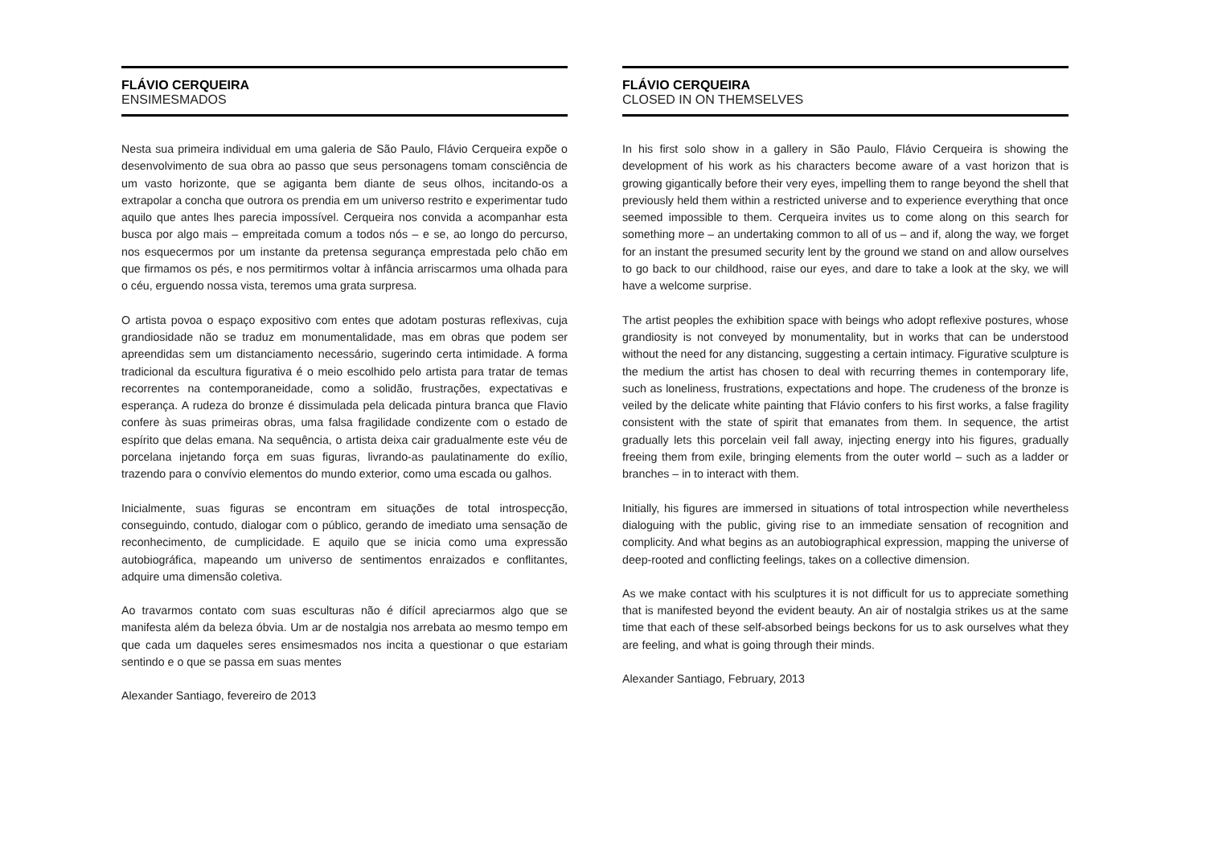FLÁVIO CERQUEIRA
ENSIMESMADOS
Nesta sua primeira individual em uma galeria de São Paulo, Flávio Cerqueira expõe o desenvolvimento de sua obra ao passo que seus personagens tomam consciência de um vasto horizonte, que se agiganta bem diante de seus olhos, incitando-os a extrapolar a concha que outrora os prendia em um universo restrito e experimentar tudo aquilo que antes lhes parecia impossível. Cerqueira nos convida a acompanhar esta busca por algo mais – empreitada comum a todos nós – e se, ao longo do percurso, nos esquecermos por um instante da pretensa segurança emprestada pelo chão em que firmamos os pés, e nos permitirmos voltar à infância arriscarmos uma olhada para o céu, erguendo nossa vista, teremos uma grata surpresa.
O artista povoa o espaço expositivo com entes que adotam posturas reflexivas, cuja grandiosidade não se traduz em monumentalidade, mas em obras que podem ser apreendidas sem um distanciamento necessário, sugerindo certa intimidade. A forma tradicional da escultura figurativa é o meio escolhido pelo artista para tratar de temas recorrentes na contemporaneidade, como a solidão, frustrações, expectativas e esperança. A rudeza do bronze é dissimulada pela delicada pintura branca que Flavio confere às suas primeiras obras, uma falsa fragilidade condizente com o estado de espírito que delas emana. Na sequência, o artista deixa cair gradualmente este véu de porcelana injetando força em suas figuras, livrando-as paulatinamente do exílio, trazendo para o convívio elementos do mundo exterior, como uma escada ou galhos.
Inicialmente, suas figuras se encontram em situações de total introspecção, conseguindo, contudo, dialogar com o público, gerando de imediato uma sensação de reconhecimento, de cumplicidade. E aquilo que se inicia como uma expressão autobiográfica, mapeando um universo de sentimentos enraizados e conflitantes, adquire uma dimensão coletiva.
Ao travarmos contato com suas esculturas não é difícil apreciarmos algo que se manifesta além da beleza óbvia. Um ar de nostalgia nos arrebata ao mesmo tempo em que cada um daqueles seres ensimesmados nos incita a questionar o que estariam sentindo e o que se passa em suas mentes
Alexander Santiago, fevereiro de 2013
FLÁVIO CERQUEIRA
CLOSED IN ON THEMSELVES
In his first solo show in a gallery in São Paulo, Flávio Cerqueira is showing the development of his work as his characters become aware of a vast horizon that is growing gigantically before their very eyes, impelling them to range beyond the shell that previously held them within a restricted universe and to experience everything that once seemed impossible to them. Cerqueira invites us to come along on this search for something more – an undertaking common to all of us – and if, along the way, we forget for an instant the presumed security lent by the ground we stand on and allow ourselves to go back to our childhood, raise our eyes, and dare to take a look at the sky, we will have a welcome surprise.
The artist peoples the exhibition space with beings who adopt reflexive postures, whose grandiosity is not conveyed by monumentality, but in works that can be understood without the need for any distancing, suggesting a certain intimacy. Figurative sculpture is the medium the artist has chosen to deal with recurring themes in contemporary life, such as loneliness, frustrations, expectations and hope. The crudeness of the bronze is veiled by the delicate white painting that Flávio confers to his first works, a false fragility consistent with the state of spirit that emanates from them. In sequence, the artist gradually lets this porcelain veil fall away, injecting energy into his figures, gradually freeing them from exile, bringing elements from the outer world – such as a ladder or branches – in to interact with them.
Initially, his figures are immersed in situations of total introspection while nevertheless dialoguing with the public, giving rise to an immediate sensation of recognition and complicity. And what begins as an autobiographical expression, mapping the universe of deep-rooted and conflicting feelings, takes on a collective dimension.
As we make contact with his sculptures it is not difficult for us to appreciate something that is manifested beyond the evident beauty. An air of nostalgia strikes us at the same time that each of these self-absorbed beings beckons for us to ask ourselves what they are feeling, and what is going through their minds.
Alexander Santiago, February, 2013